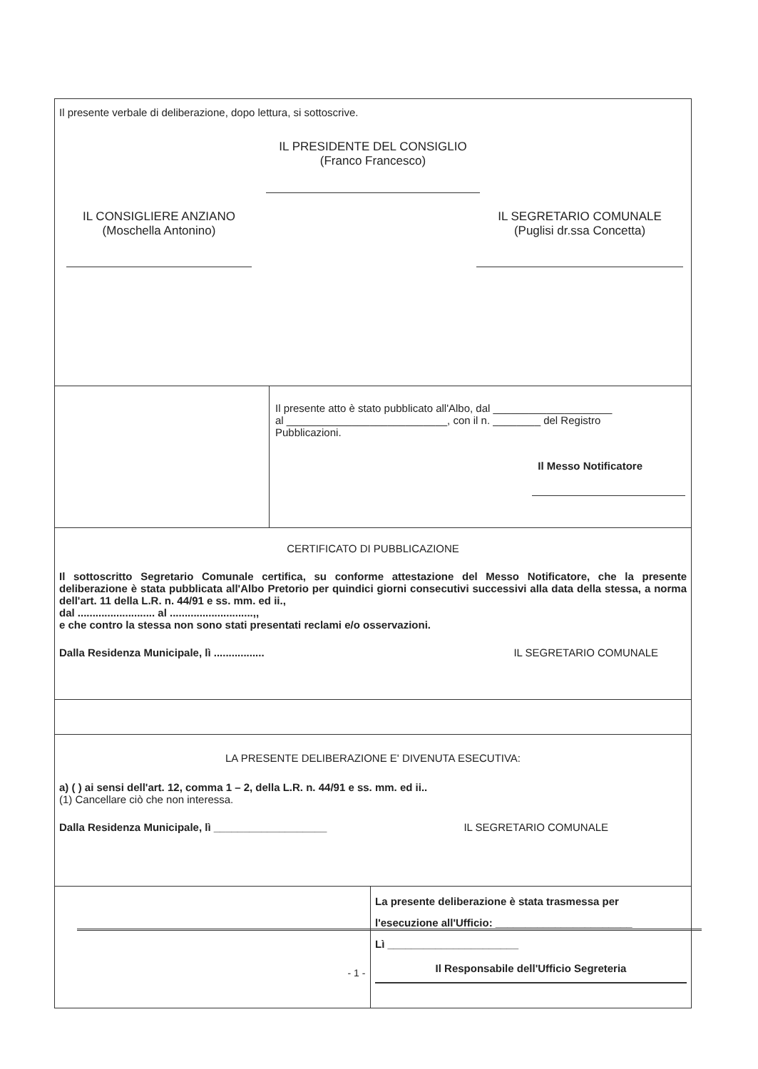Il presente verbale di deliberazione, dopo lettura, si sottoscrive.
IL PRESIDENTE DEL CONSIGLIO
(Franco Francesco)
IL CONSIGLIERE ANZIANO
(Moschella Antonino)
IL SEGRETARIO COMUNALE
(Puglisi dr.ssa Concetta)
Il presente atto è stato pubblicato all'Albo, dal ____________________
al ___________________________, con il n. ________ del Registro
Pubblicazioni.
Il Messo Notificatore
CERTIFICATO DI PUBBLICAZIONE
Il sottoscritto Segretario Comunale certifica, su conforme attestazione del Messo Notificatore, che la presente deliberazione è stata pubblicata all'Albo Pretorio per quindici giorni consecutivi successivi alla data della stessa, a norma dell'art. 11 della L.R. n. 44/91 e ss. mm. ed ii.,
dal .......................... al ............................,,
e che contro la stessa non sono stati presentati reclami e/o osservazioni.
Dalla Residenza Municipale, lì ................. IL SEGRETARIO COMUNALE
LA PRESENTE DELIBERAZIONE E' DIVENUTA ESECUTIVA:
a) ( ) ai sensi dell'art. 12, comma 1 – 2, della L.R. n. 44/91 e ss. mm. ed ii..
(1) Cancellare ciò che non interessa.
Dalla Residenza Municipale, lì ___________________ IL SEGRETARIO COMUNALE
La presente deliberazione è stata trasmessa per
l'esecuzione all'Ufficio: _______________________
Lì ______________________
Il Responsabile dell'Ufficio Segreteria
- 1 -